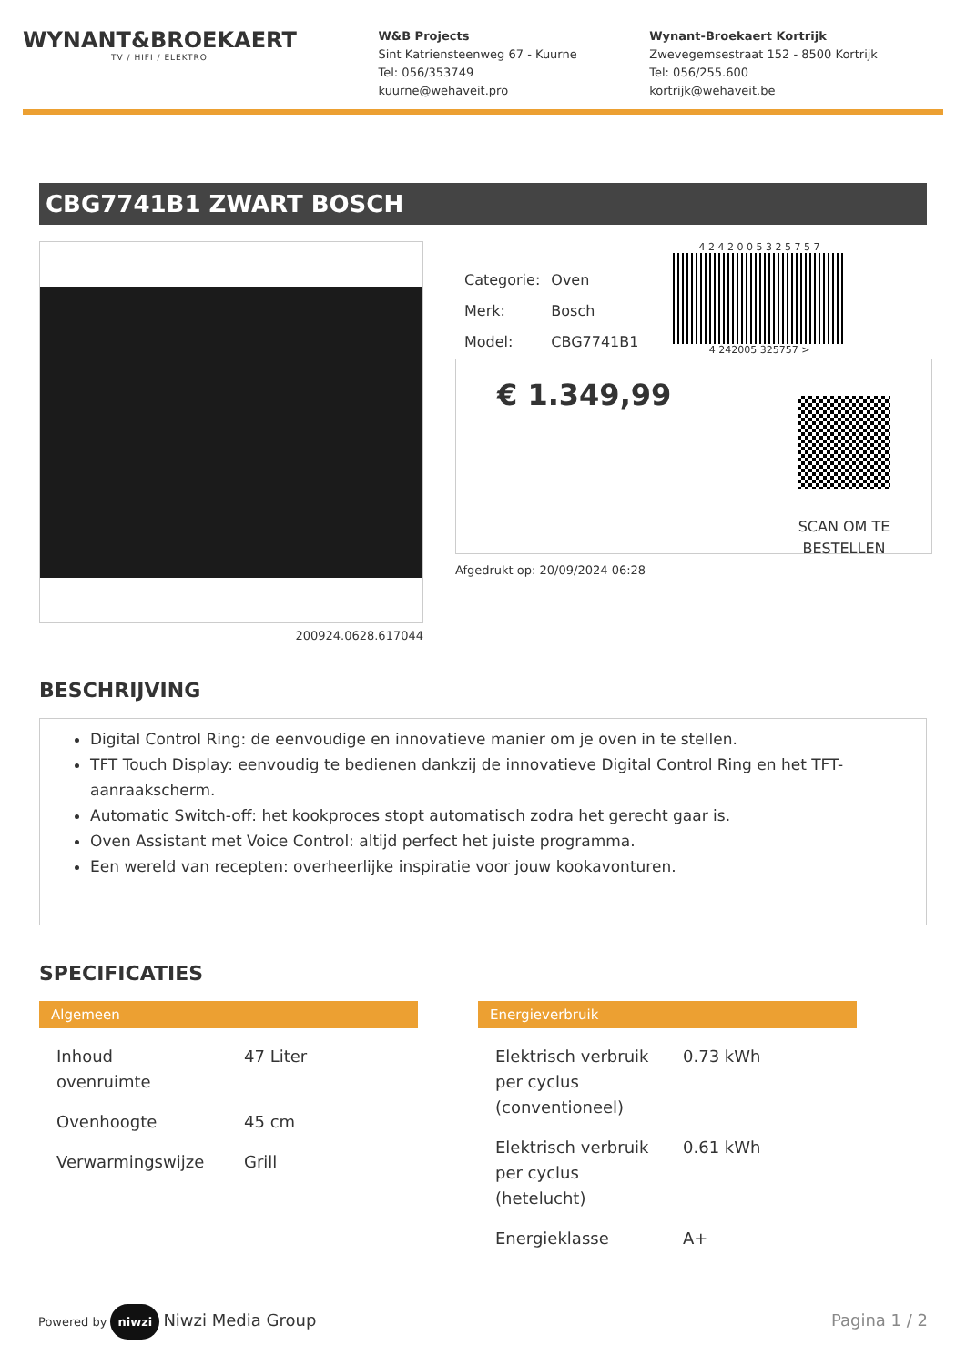WYNANT&BROEKAERT
TV / HIFI / ELEKTRO
W&B Projects
Sint Katriensteenweg 67 - Kuurne
Tel: 056/353749
kuurne@wehaveit.pro
Wynant-Broekaert Kortrijk
Zwevegemsestraat 152 - 8500 Kortrijk
Tel: 056/255.600
kortrijk@wehaveit.be
CBG7741B1 ZWART BOSCH
200924.0628.617044
| Categorie: | Oven |
| Merk: | Bosch |
| Model: | CBG7741B1 |
4 2 4 2 0 0 5 3 2 5 7 5 7
4 242005 325757 >
€ 1.349,99
SCAN OM TE
BESTELLEN
Afgedrukt op: 20/09/2024 06:28
BESCHRIJVING
Digital Control Ring: de eenvoudige en innovatieve manier om je oven in te stellen.
TFT Touch Display: eenvoudig te bedienen dankzij de innovatieve Digital Control Ring en het TFT-aanraakscherm.
Automatic Switch-off: het kookproces stopt automatisch zodra het gerecht gaar is.
Oven Assistant met Voice Control: altijd perfect het juiste programma.
Een wereld van recepten: overheerlijke inspiratie voor jouw kookavonturen.
SPECIFICATIES
Algemeen
| Inhoud ovenruimte | 47 Liter |
| Ovenhoogte | 45 cm |
| Verwarmingswijze | Grill |
Energieverbruik
| Elektrisch verbruik per cyclus (conventioneel) | 0.73 kWh |
| Elektrisch verbruik per cyclus (hetelucht) | 0.61 kWh |
| Energieklasse | A+ |
Powered by niwzi Niwzi Media Group
Pagina 1 / 2